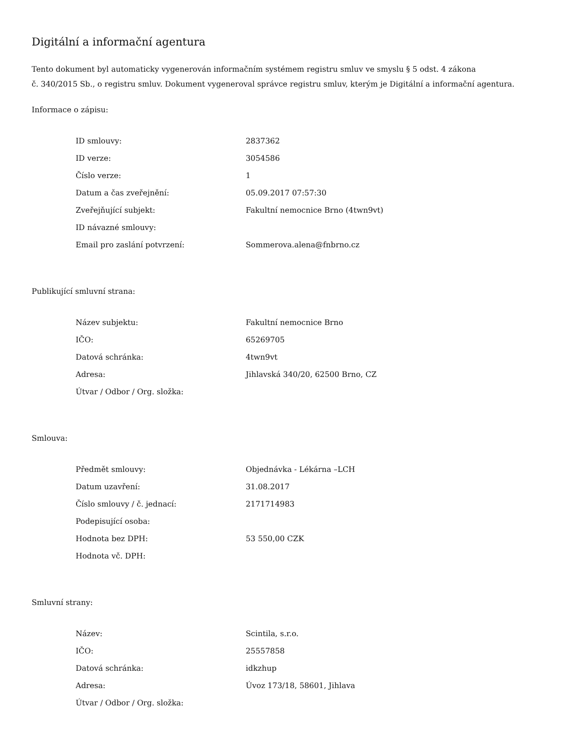Digitální a informační agentura
Tento dokument byl automaticky vygenerován informačním systémem registru smluv ve smyslu § 5 odst. 4 zákona
č. 340/2015 Sb., o registru smluv. Dokument vygeneroval správce registru smluv, kterým je Digitální a informační agentura.
Informace o zápisu:
| ID smlouvy: | 2837362 |
| ID verze: | 3054586 |
| Číslo verze: | 1 |
| Datum a čas zveřejnění: | 05.09.2017 07:57:30 |
| Zveřejňující subjekt: | Fakultní nemocnice Brno (4twn9vt) |
| ID návazné smlouvy: | |
| Email pro zaslání potvrzení: | Sommerova.alena@fnbrno.cz |
Publikující smluvní strana:
| Název subjektu: | Fakultní nemocnice Brno |
| IČO: | 65269705 |
| Datová schránka: | 4twn9vt |
| Adresa: | Jihlavská 340/20, 62500 Brno, CZ |
| Útvar / Odbor / Org. složka: | |
Smlouva:
| Předmět smlouvy: | Objednávka - Lékárna –LCH |
| Datum uzavření: | 31.08.2017 |
| Číslo smlouvy / č. jednací: | 2171714983 |
| Podepisující osoba: | |
| Hodnota bez DPH: | 53 550,00 CZK |
| Hodnota vč. DPH: | |
Smluvní strany:
| Název: | Scintila, s.r.o. |
| IČO: | 25557858 |
| Datová schránka: | idkzhup |
| Adresa: | Úvoz 173/18, 58601, Jihlava |
| Útvar / Odbor / Org. složka: | |